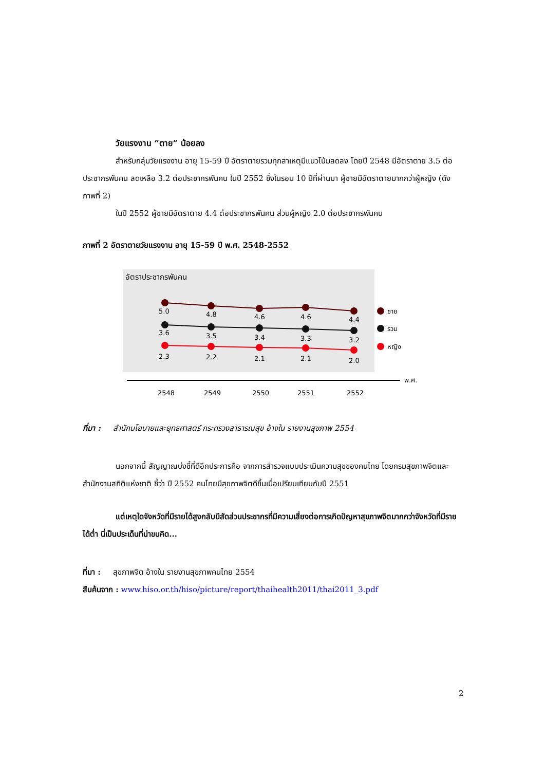วัยแรงงาน “ตาย” น้อยลง
สำหรับกลุ่มวัยแรงงาน อายุ 15-59 ปี อัตราตายรวมทุกสาเหตุมีแนวโน้มลดลง โดยปี 2548 มีอัตราตาย 3.5 ต่อประชากรพันคน ลดเหลือ 3.2 ต่อประชากรพันคน ในปี 2552 ซึ่งในรอบ 10 ปีที่ผ่านมา ผู้ชายมีอัตราตายมากกว่าผู้หญิง (ดังภาพที่ 2)
ในปี 2552 ผู้ชายมีอัตราตาย 4.4 ต่อประชากรพันคน ส่วนผู้หญิง 2.0 ต่อประชากรพันคน
ภาพที่ 2 อัตราตายวัยแรงงาน อายุ 15-59 ปี พ.ศ. 2548-2552
อัตราประชากรพันคน
5.0
4.8
4.6
4.6
4.4
3.6
3.5
3.4
3.3
3.2
2.3
2.2
2.1
2.1
2.0
ชาย
รวม
หญิง
พ.ศ.
2548
2549
2550
2551
2552
ที่มา : สำนักนโยบายและยุทธศาสตร์ กระทรวงสาธารณสุข อ้างใน รายงานสุขภาพ 2554
นอกจากนี้ สัญญาณบ่งชี้ที่ดีอีกประการคือ จากการสำรวจแบบประเมินความสุขของคนไทย โดยกรมสุขภาพจิตและสำนักงานสถิติแห่งชาติ ชี้ว่า ปี 2552 คนไทยมีสุขภาพจิตดีขึ้นเมื่อเปรียบเทียบกับปี 2551
แต่เหตุใดจังหวัดที่มีรายได้สูงกลับมีสัดส่วนประชากรที่มีความเสี่ยงต่อการเกิดปัญหาสุขภาพจิตมากกว่าจังหวัดที่มีรายได้ต่ำ นี่เป็นประเด็นที่น่าขบคิด...
ที่มา : สุขภาพจิต อ้างใน รายงานสุขภาพคนไทย 2554
สืบค้นจาก : www.hiso.or.th/hiso/picture/report/thaihealth2011/thai2011_3.pdf
2